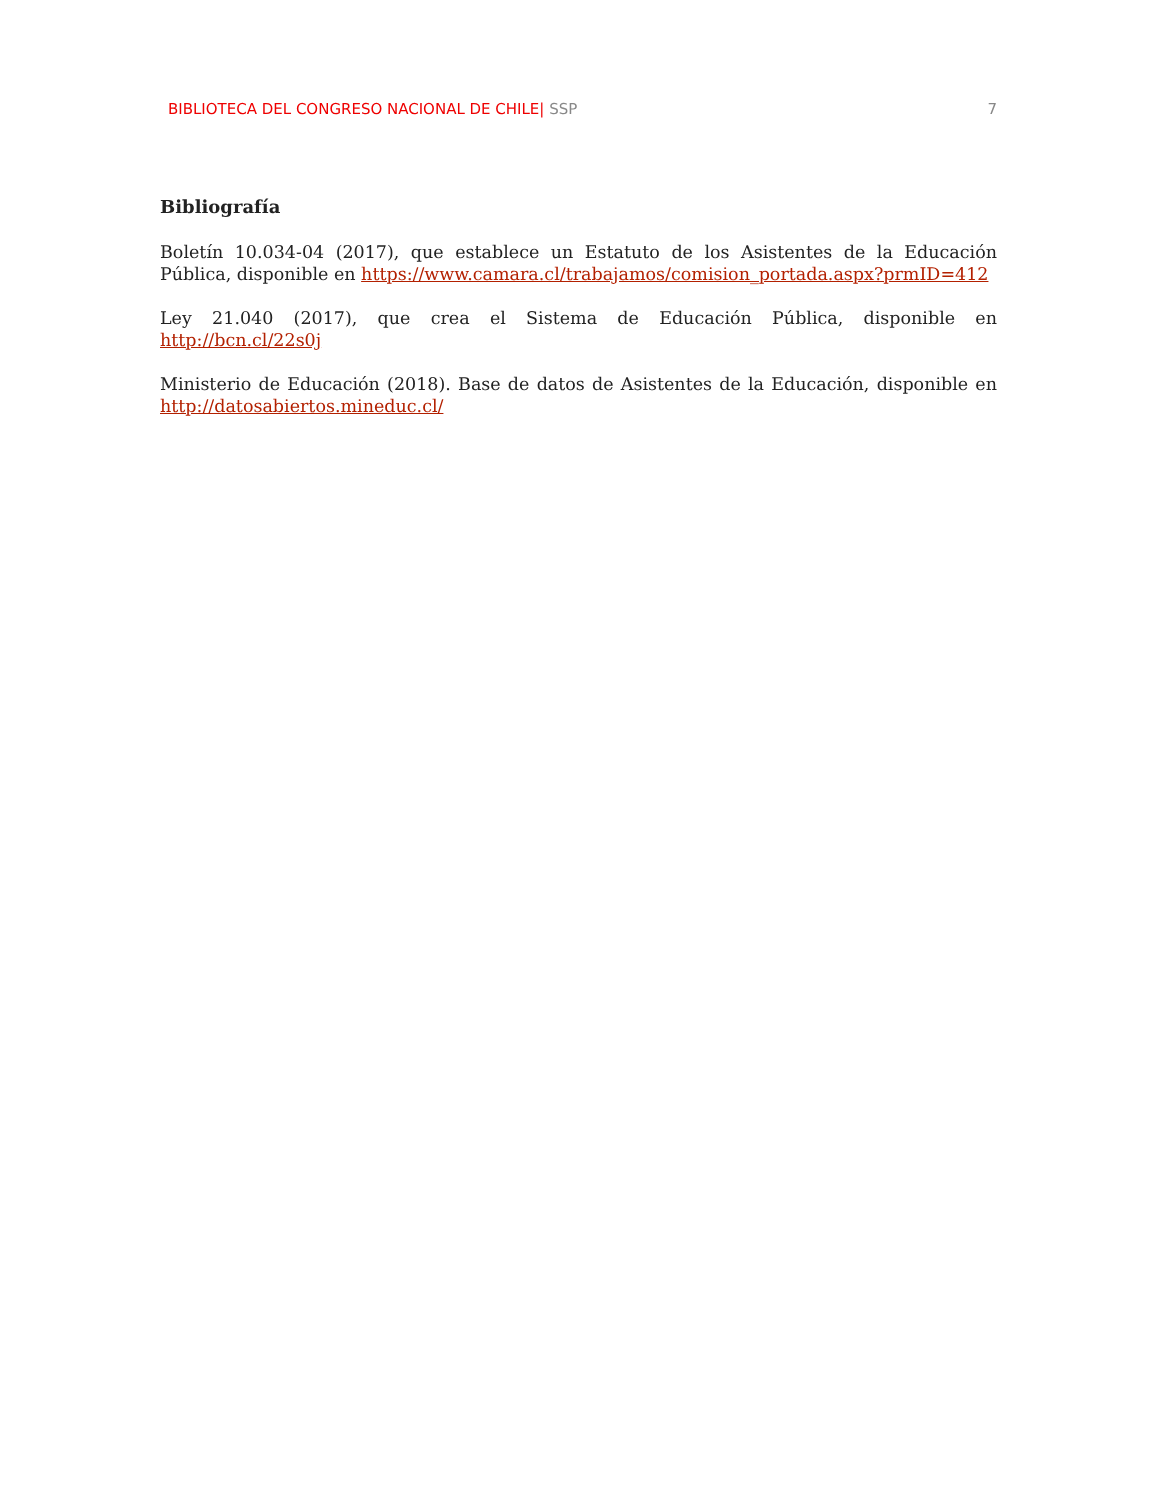BIBLIOTECA DEL CONGRESO NACIONAL DE CHILE| SSP 7
Bibliografía
Boletín 10.034-04 (2017), que establece un Estatuto de los Asistentes de la Educación Pública, disponible en https://www.camara.cl/trabajamos/comision_portada.aspx?prmID=412
Ley 21.040 (2017), que crea el Sistema de Educación Pública, disponible en http://bcn.cl/22s0j
Ministerio de Educación (2018). Base de datos de Asistentes de la Educación, disponible en http://datosabiertos.mineduc.cl/